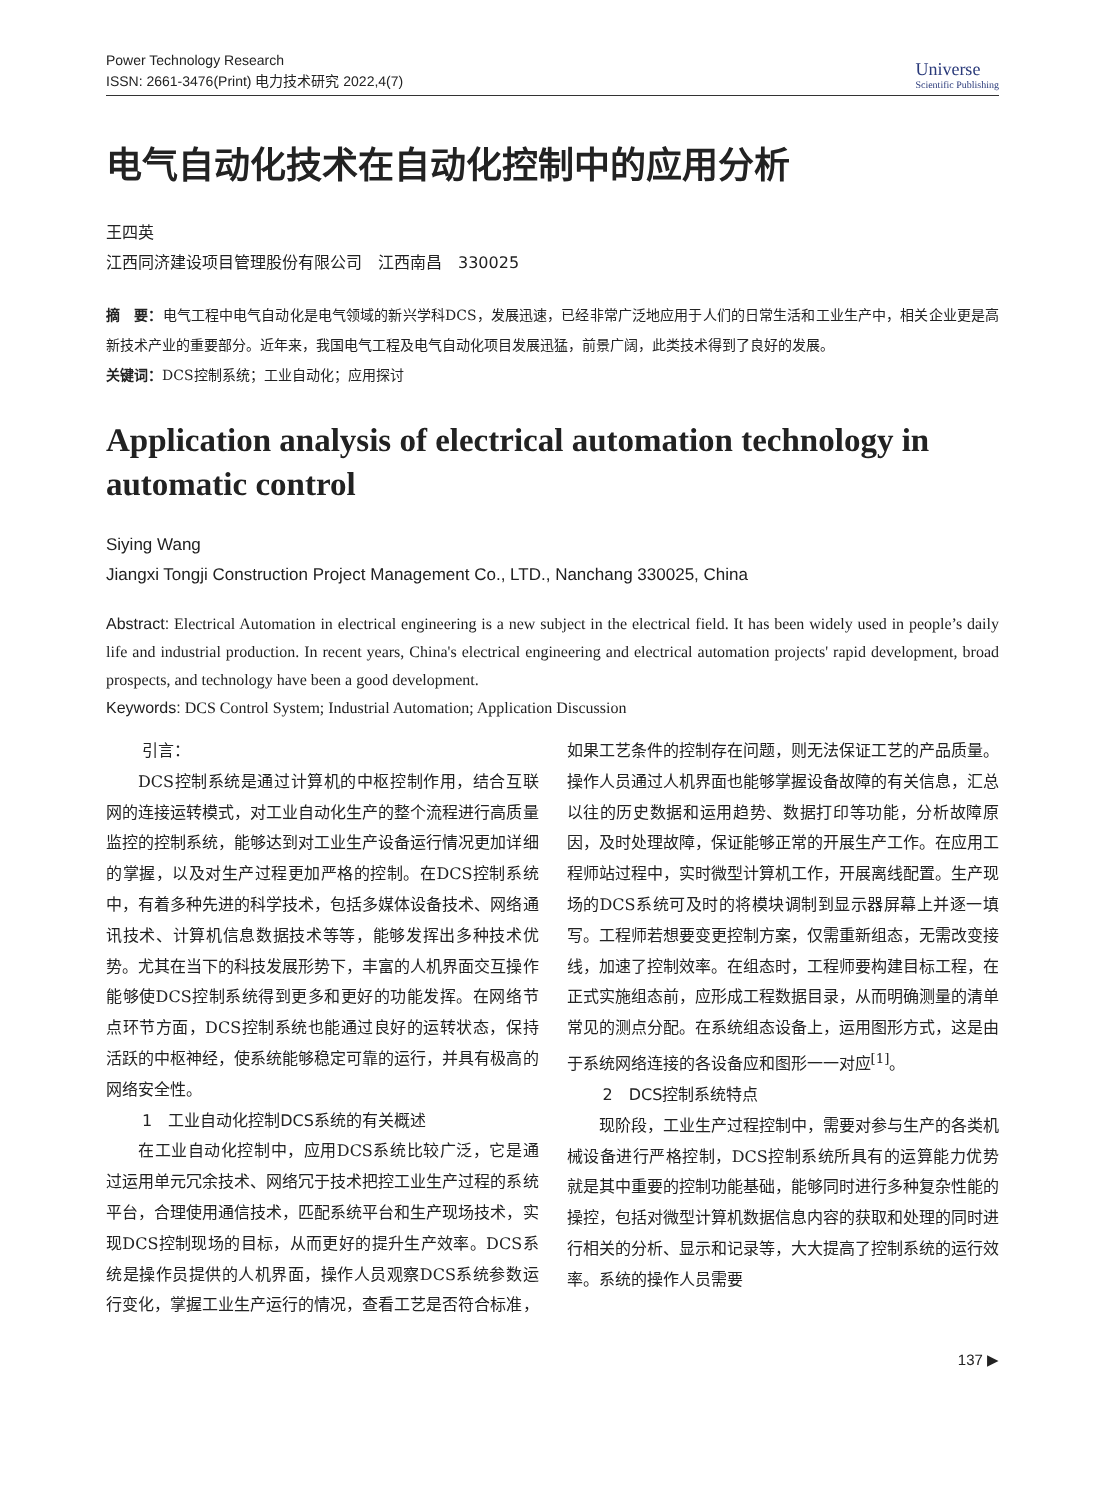Power Technology Research
ISSN: 2661-3476(Print) 电力技术研究 2022,4(7)
Universe
Scientific Publishing
电气自动化技术在自动化控制中的应用分析
王四英
江西同济建设项目管理股份有限公司　江西南昌　330025
摘　要：电气工程中电气自动化是电气领域的新兴学科DCS，发展迅速，已经非常广泛地应用于人们的日常生活和工业生产中，相关企业更是高新技术产业的重要部分。近年来，我国电气工程及电气自动化项目发展迅猛，前景广阔，此类技术得到了良好的发展。
关键词：DCS控制系统；工业自动化；应用探讨
Application analysis of electrical automation technology in automatic control
Siying Wang
Jiangxi Tongji Construction Project Management Co., LTD., Nanchang 330025, China
Abstract: Electrical Automation in electrical engineering is a new subject in the electrical field. It has been widely used in people’s daily life and industrial production. In recent years, China's electrical engineering and electrical automation projects' rapid development, broad prospects, and technology have been a good development.
Keywords: DCS Control System; Industrial Automation; Application Discussion
引言：
DCS控制系统是通过计算机的中枢控制作用，结合互联网的连接运转模式，对工业自动化生产的整个流程进行高质量监控的控制系统，能够达到对工业生产设备运行情况更加详细的掌握，以及对生产过程更加严格的控制。在DCS控制系统中，有着多种先进的科学技术，包括多媒体设备技术、网络通讯技术、计算机信息数据技术等等，能够发挥出多种技术优势。尤其在当下的科技发展形势下，丰富的人机界面交互操作能够使DCS控制系统得到更多和更好的功能发挥。在网络节点环节方面，DCS控制系统也能通过良好的运转状态，保持活跃的中枢神经，使系统能够稳定可靠的运行，并具有极高的网络安全性。
1　工业自动化控制DCS系统的有关概述
在工业自动化控制中，应用DCS系统比较广泛，它是通过运用单元冗余技术、网络冗于技术把控工业生产过程的系统平台，合理使用通信技术，匹配系统平台和生产现场技术，实现DCS控制现场的目标，从而更好的提升生产效率。DCS系统是操作员提供的人机界面，操作人员观察DCS系统参数运行变化，掌握工业生产运行的情况，查看工艺是否符合标准，如果工艺条件的控制存在问题，则无法保证工艺的产品质量。操作人员通过人机界面也能够掌握设备故障的有关信息，汇总以往的历史数据和运用趋势、数据打印等功能，分析故障原因，及时处理故障，保证能够正常的开展生产工作。在应用工程师站过程中，实时微型计算机工作，开展离线配置。生产现场的DCS系统可及时的将模块调制到显示器屏幕上并逐一填写。工程师若想要变更控制方案，仅需重新组态，无需改变接线，加速了控制效率。在组态时，工程师要构建目标工程，在正式实施组态前，应形成工程数据目录，从而明确测量的清单常见的测点分配。在系统组态设备上，运用图形方式，这是由于系统网络连接的各设备应和图形一一对应<sup>[1]</sup>。
2　DCS控制系统特点
现阶段，工业生产过程控制中，需要对参与生产的各类机械设备进行严格控制，DCS控制系统所具有的运算能力优势就是其中重要的控制功能基础，能够同时进行多种复杂性能的操控，包括对微型计算机数据信息内容的获取和处理的同时进行相关的分析、显示和记录等，大大提高了控制系统的运行效率。系统的操作人员需要
137 ▶